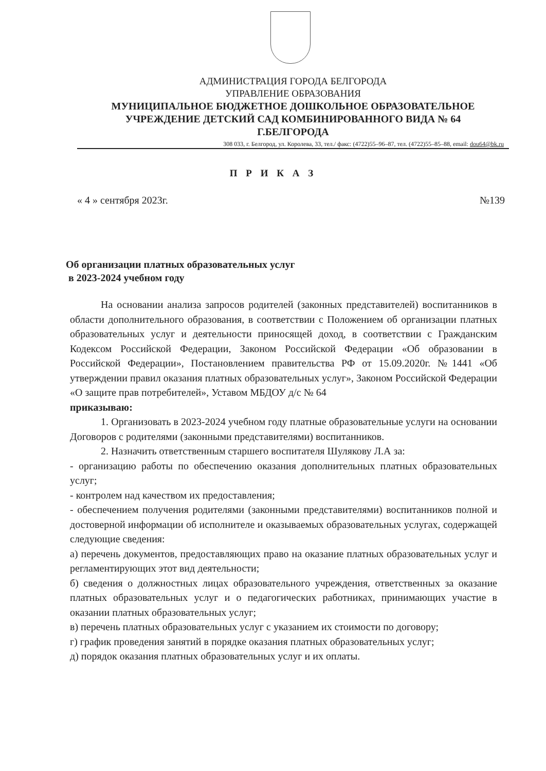АДМИНИСТРАЦИЯ ГОРОДА БЕЛГОРОДА
УПРАВЛЕНИЕ ОБРАЗОВАНИЯ
МУНИЦИПАЛЬНОЕ БЮДЖЕТНОЕ ДОШКОЛЬНОЕ ОБРАЗОВАТЕЛЬНОЕ
УЧРЕЖДЕНИЕ ДЕТСКИЙ САД КОМБИНИРОВАННОГО ВИДА № 64
Г.БЕЛГОРОДА
308 033, г. Белгород, ул. Королева, 33, тел./ факс: (4722)55–96–87, тел. (4722)55–85–88, email: dou64@bk.ru
П Р И К А З
« 4 » сентября 2023г. №139
Об организации платных образовательных услуг
в 2023-2024 учебном году
На основании анализа запросов родителей (законных представителей) воспитанников в области дополнительного образования, в соответствии с Положением об организации платных образовательных услуг и деятельности приносящей доход, в соответствии с Гражданским Кодексом Российской Федерации, Законом Российской Федерации «Об образовании в Российской Федерации», Постановлением правительства РФ от 15.09.2020г. №1441 «Об утверждении правил оказания платных образовательных услуг», Законом Российской Федерации «О защите прав потребителей», Уставом МБДОУ д/с № 64
приказываю:
1. Организовать в 2023-2024 учебном году платные образовательные услуги на основании Договоров с родителями (законными представителями) воспитанников.
2. Назначить ответственным старшего воспитателя Шулякову Л.А за:
- организацию работы по обеспечению оказания дополнительных платных образовательных услуг;
- контролем над качеством их предоставления;
- обеспечением получения родителями (законными представителями) воспитанников полной и достоверной информации об исполнителе и оказываемых образовательных услугах, содержащей следующие сведения:
а) перечень документов, предоставляющих право на оказание платных образовательных услуг и регламентирующих этот вид деятельности;
б) сведения о должностных лицах образовательного учреждения, ответственных за оказание платных образовательных услуг и о педагогических работниках, принимающих участие в оказании платных образовательных услуг;
в) перечень платных образовательных услуг с указанием их стоимости по договору;
г) график проведения занятий в порядке оказания платных образовательных услуг;
д) порядок оказания платных образовательных услуг и их оплаты.